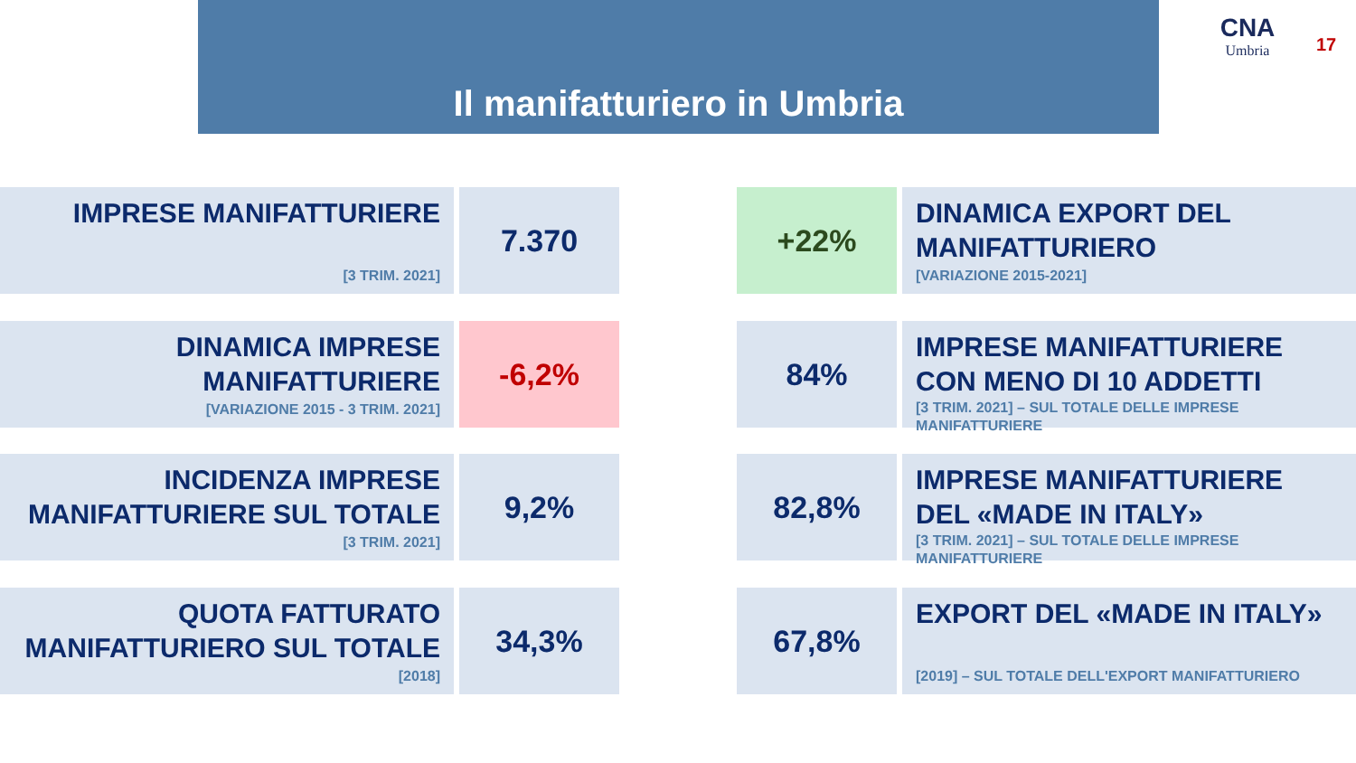Il manifatturiero in Umbria
CNA
Umbria
17
IMPRESE MANIFATTURIERE
[3 TRIM. 2021]
7.370
+22%
DINAMICA EXPORT DEL MANIFATTURIERO
[VARIAZIONE 2015-2021]
DINAMICA IMPRESE MANIFATTURIERE
[VARIAZIONE 2015 - 3 TRIM. 2021]
-6,2%
84%
IMPRESE MANIFATTURIERE CON MENO DI 10 ADDETTI
[3 TRIM. 2021] – SUL TOTALE DELLE IMPRESE MANIFATTURIERE
INCIDENZA IMPRESE MANIFATTURIERE SUL TOTALE
[3 TRIM. 2021]
9,2%
82,8%
IMPRESE MANIFATTURIERE DEL «MADE IN ITALY»
[3 TRIM. 2021] – SUL TOTALE DELLE IMPRESE MANIFATTURIERE
QUOTA FATTURATO MANIFATTURIERO SUL TOTALE
[2018]
34,3%
67,8%
EXPORT DEL «MADE IN ITALY»
[2019] – SUL TOTALE DELL'EXPORT MANIFATTURIERO